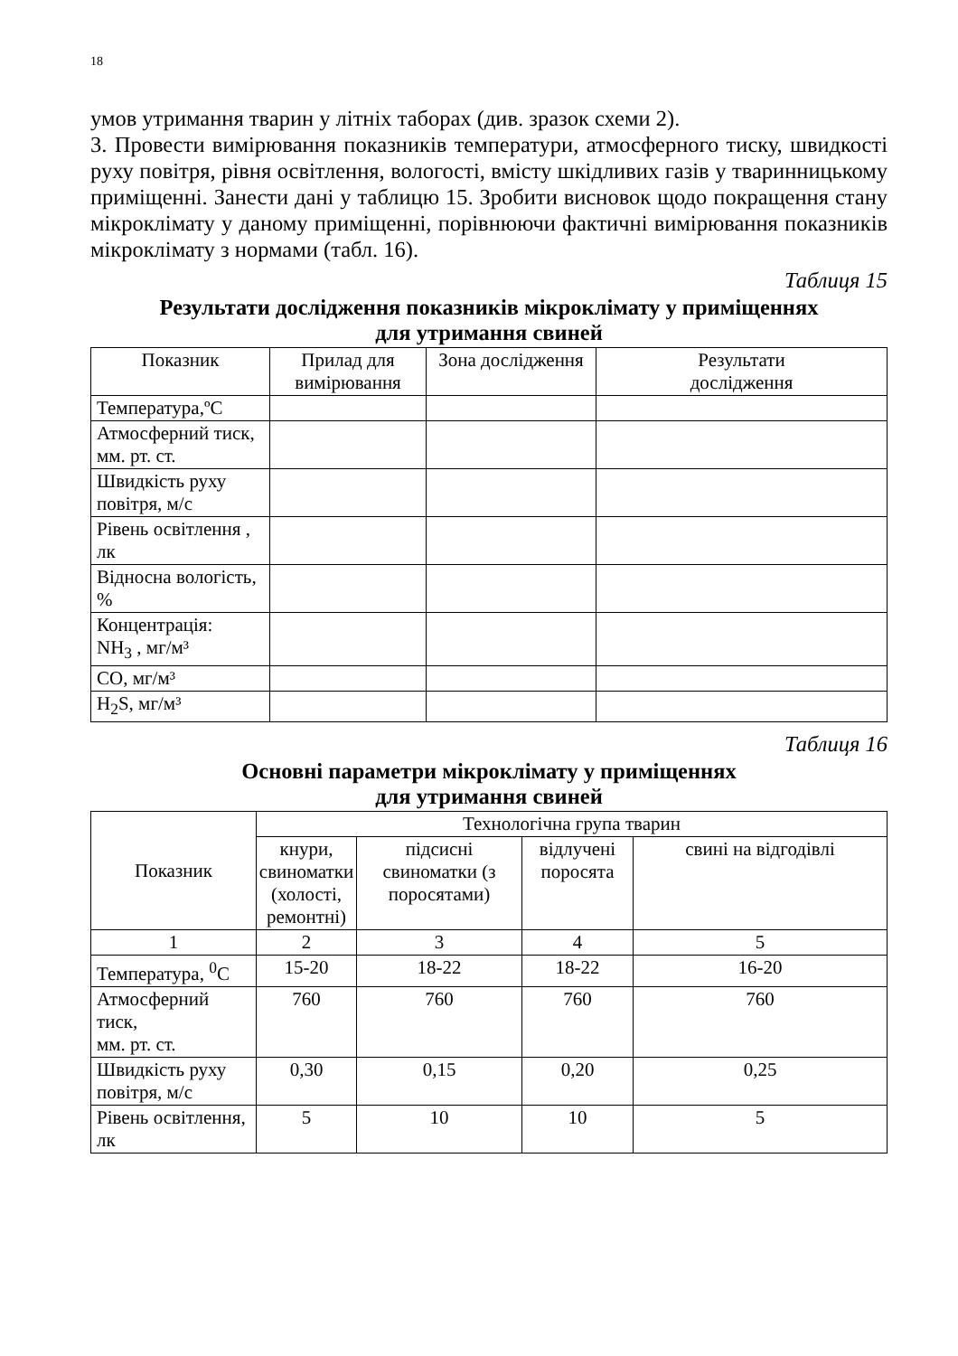18
умов утримання тварин у літніх таборах (див. зразок схеми 2).
3. Провести вимірювання показників температури, атмосферного тиску, швидкості руху повітря, рівня освітлення, вологості, вмісту шкідливих газів у тваринницькому приміщенні. Занести дані у таблицю 15. Зробити висновок щодо покращення стану мікроклімату у даному приміщенні, порівнюючи фактичні вимірювання показників мікроклімату з нормами (табл. 16).
Таблиця 15
Результати дослідження показників мікроклімату у приміщеннях
для утримання свиней
| Показник | Прилад для вимірювання | Зона дослідження | Результати дослідження |
| --- | --- | --- | --- |
| Температура,ºС | | | |
| Атмосферний тиск, мм. рт. ст. | | | |
| Швидкість руху повітря, м/с | | | |
| Рівень освітлення , лк | | | |
| Відносна вологість, % | | | |
| Концентрація: NH<sub>3</sub> , мг/м³ | | | |
| CO, мг/м³ | | | |
| H<sub>2</sub>S, мг/м³ | | | |
Таблиця 16
Основні параметри мікроклімату у приміщеннях
для утримання свиней
| Показник | Технологічна група тварин | | | |
| --- | --- | --- | --- | --- |
| | кнури, свиноматки (холості, ремонтні) | підсисні свиноматки (з поросятами) | відлучені поросята | свині на відгодівлі |
| 1 | 2 | 3 | 4 | 5 |
| Температура, <sup>0</sup>С | 15-20 | 18-22 | 18-22 | 16-20 |
| Атмосферний тиск, мм. рт. ст. | 760 | 760 | 760 | 760 |
| Швидкість руху повітря, м/с | 0,30 | 0,15 | 0,20 | 0,25 |
| Рівень освітлення, лк | 5 | 10 | 10 | 5 |